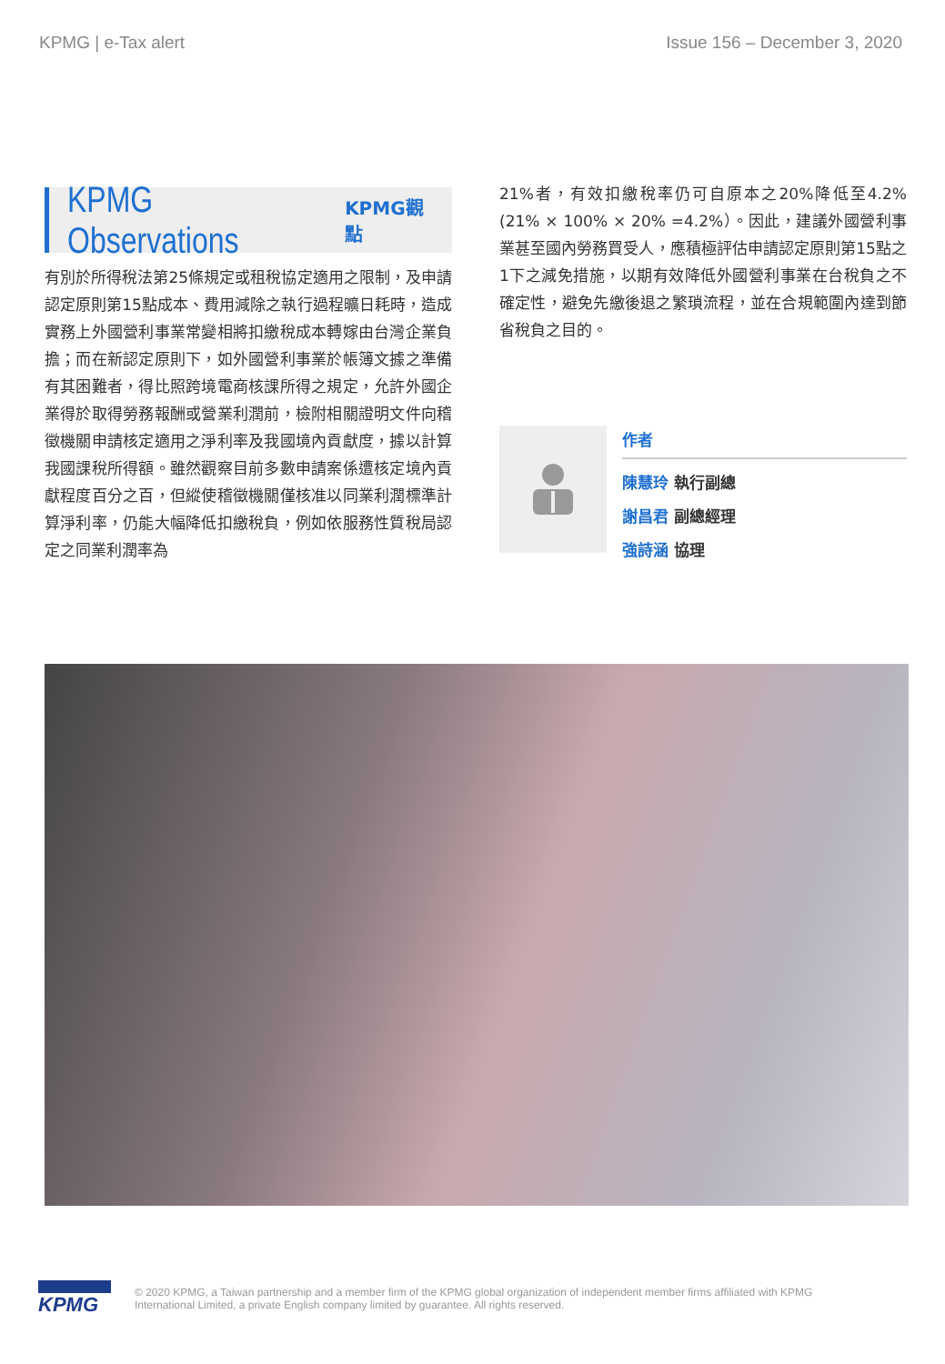KPMG | e-Tax alert Issue 156 – December 3, 2020
KPMG Observations KPMG觀點
有別於所得稅法第25條規定或租稅協定適用之限制，及申請認定原則第15點成本、費用減除之執行過程曠日耗時，造成實務上外國營利事業常變相將扣繳稅成本轉嫁由台灣企業負擔；而在新認定原則下，如外國營利事業於帳簿文據之準備有其困難者，得比照跨境電商核課所得之規定，允許外國企業得於取得勞務報酬或營業利潤前，檢附相關證明文件向稽徵機關申請核定適用之淨利率及我國境內貢獻度，據以計算我國課稅所得額。雖然觀察目前多數申請案係遭核定境內貢獻程度百分之百，但縱使稽徵機關僅核准以同業利潤標準計算淨利率，仍能大幅降低扣繳稅負，例如依服務性質稅局認定之同業利潤率為
21%者，有效扣繳稅率仍可自原本之20%降低至4.2%(21% × 100% × 20% =4.2%）。因此，建議外國營利事業甚至國內勞務買受人，應積極評估申請認定原則第15點之1下之減免措施，以期有效降低外國營利事業在台稅負之不確定性，避免先繳後退之繁瑣流程，並在合規範圍內達到節省稅負之目的。
作者
陳慧玲 執行副總
謝昌君 副總經理
強詩涵 協理
KPMG
© 2020 KPMG, a Taiwan partnership and a member firm of the KPMG global organization of independent member firms affiliated with KPMG
International Limited, a private English company limited by guarantee. All rights reserved.